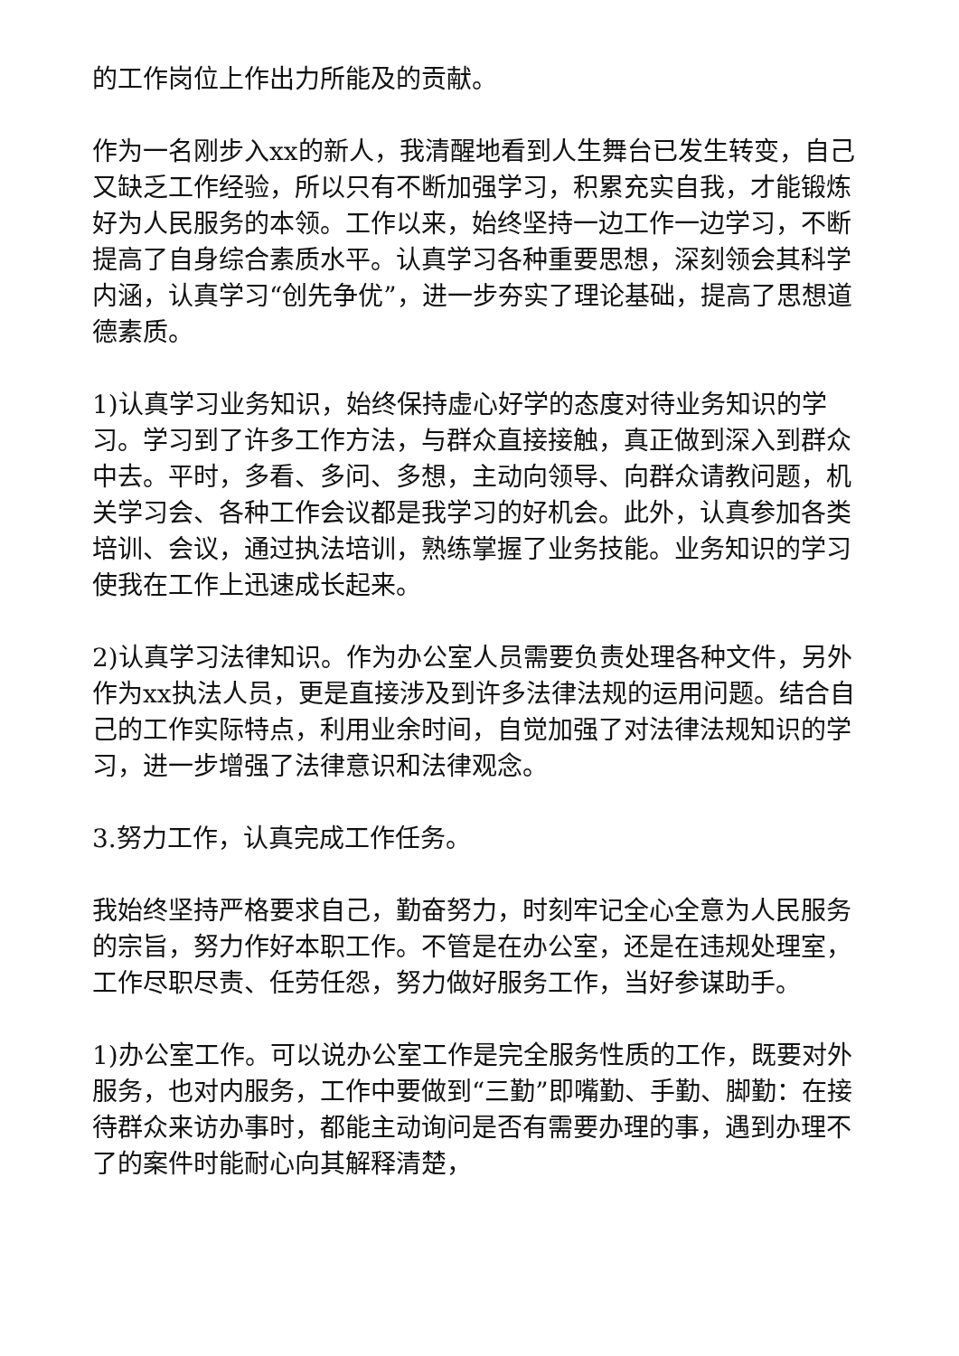的工作岗位上作出力所能及的贡献。
作为一名刚步入xx的新人，我清醒地看到人生舞台已发生转变，自己又缺乏工作经验，所以只有不断加强学习，积累充实自我，才能锻炼好为人民服务的本领。工作以来，始终坚持一边工作一边学习，不断提高了自身综合素质水平。认真学习各种重要思想，深刻领会其科学内涵，认真学习“创先争优”，进一步夯实了理论基础，提高了思想道德素质。
1)认真学习业务知识，始终保持虚心好学的态度对待业务知识的学习。学习到了许多工作方法，与群众直接接触，真正做到深入到群众中去。平时，多看、多问、多想，主动向领导、向群众请教问题，机关学习会、各种工作会议都是我学习的好机会。此外，认真参加各类培训、会议，通过执法培训，熟练掌握了业务技能。业务知识的学习使我在工作上迅速成长起来。
2)认真学习法律知识。作为办公室人员需要负责处理各种文件，另外作为xx执法人员，更是直接涉及到许多法律法规的运用问题。结合自己的工作实际特点，利用业余时间，自觉加强了对法律法规知识的学习，进一步增强了法律意识和法律观念。
3.努力工作，认真完成工作任务。
我始终坚持严格要求自己，勤奋努力，时刻牢记全心全意为人民服务的宗旨，努力作好本职工作。不管是在办公室，还是在违规处理室，工作尽职尽责、任劳任怨，努力做好服务工作，当好参谋助手。
1)办公室工作。可以说办公室工作是完全服务性质的工作，既要对外服务，也对内服务，工作中要做到“三勤”即嘴勤、手勤、脚勤：在接待群众来访办事时，都能主动询问是否有需要办理的事，遇到办理不了的案件时能耐心向其解释清楚，